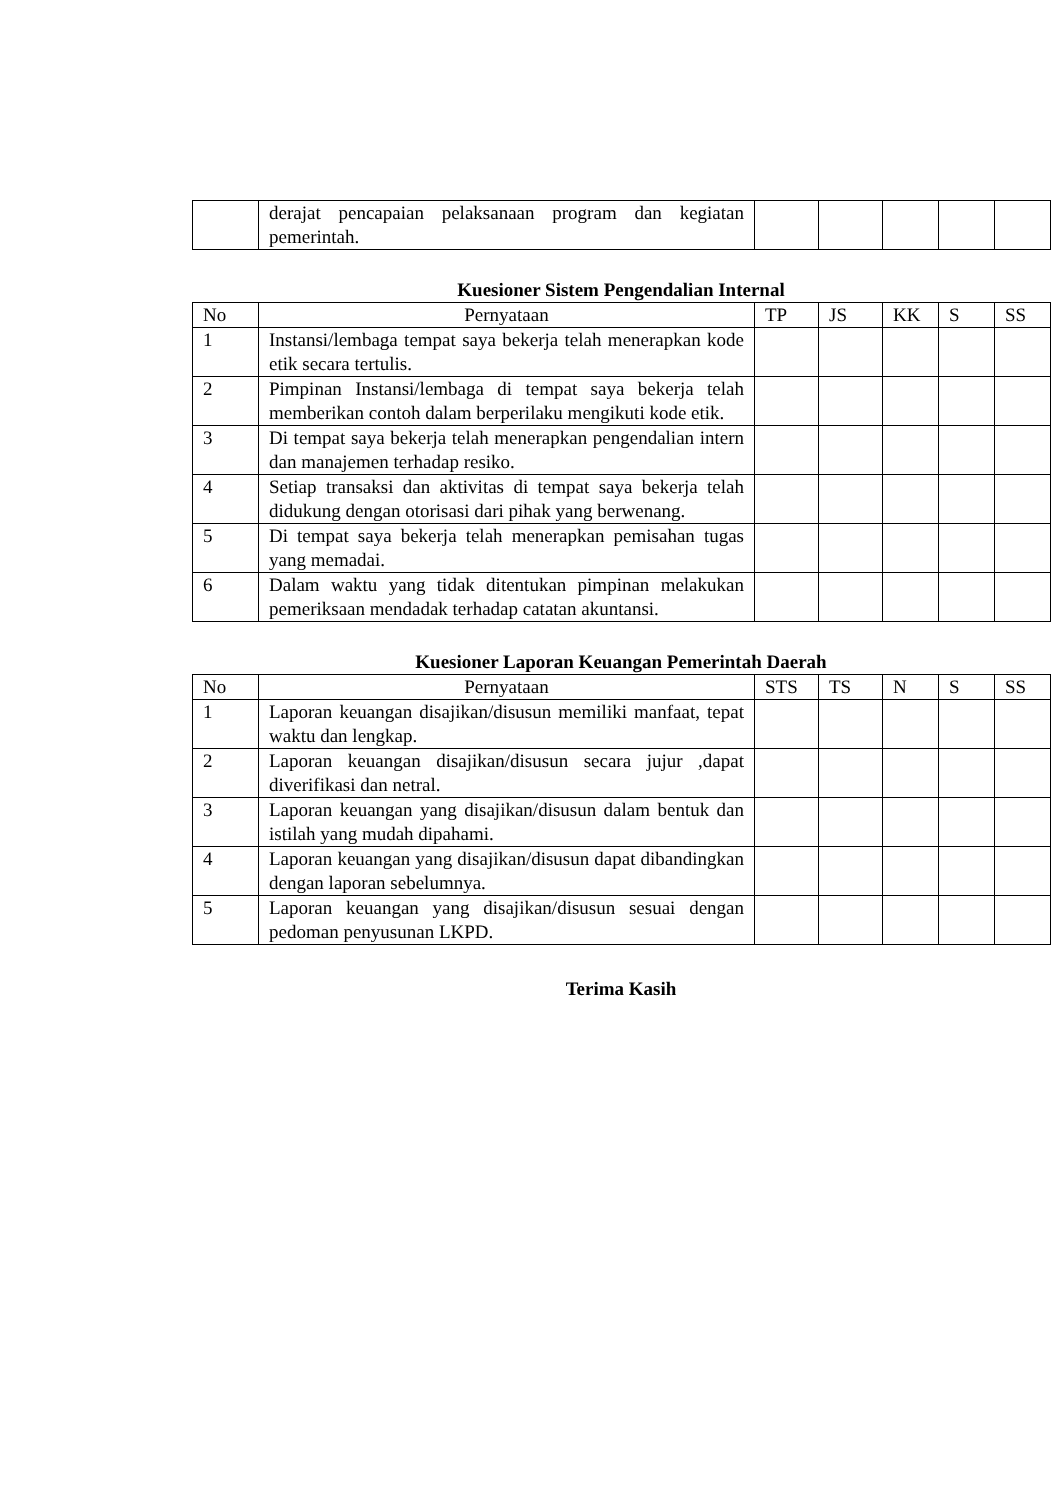| | derajat pencapaian pelaksanaan program dan kegiatan pemerintah. | | | | | |
Kuesioner Sistem Pengendalian Internal
| No | Pernyataan | TP | JS | KK | S | SS |
| 1 | Instansi/lembaga tempat saya bekerja telah menerapkan kode etik secara tertulis. | | | | | |
| 2 | Pimpinan Instansi/lembaga di tempat saya bekerja telah memberikan contoh dalam berperilaku mengikuti kode etik. | | | | | |
| 3 | Di tempat saya bekerja telah menerapkan pengendalian intern dan manajemen terhadap resiko. | | | | | |
| 4 | Setiap transaksi dan aktivitas di tempat saya bekerja telah didukung dengan otorisasi dari pihak yang berwenang. | | | | | |
| 5 | Di tempat saya bekerja telah menerapkan pemisahan tugas yang memadai. | | | | | |
| 6 | Dalam waktu yang tidak ditentukan pimpinan melakukan pemeriksaan mendadak terhadap catatan akuntansi. | | | | | |
Kuesioner Laporan Keuangan Pemerintah Daerah
| No | Pernyataan | STS | TS | N | S | SS |
| 1 | Laporan keuangan disajikan/disusun memiliki manfaat, tepat waktu dan lengkap. | | | | | |
| 2 | Laporan keuangan disajikan/disusun secara jujur ,dapat diverifikasi dan netral. | | | | | |
| 3 | Laporan keuangan yang disajikan/disusun dalam bentuk dan istilah yang mudah dipahami. | | | | | |
| 4 | Laporan keuangan yang disajikan/disusun dapat dibandingkan dengan laporan sebelumnya. | | | | | |
| 5 | Laporan keuangan yang disajikan/disusun sesuai dengan pedoman penyusunan LKPD. | | | | | |
Terima Kasih